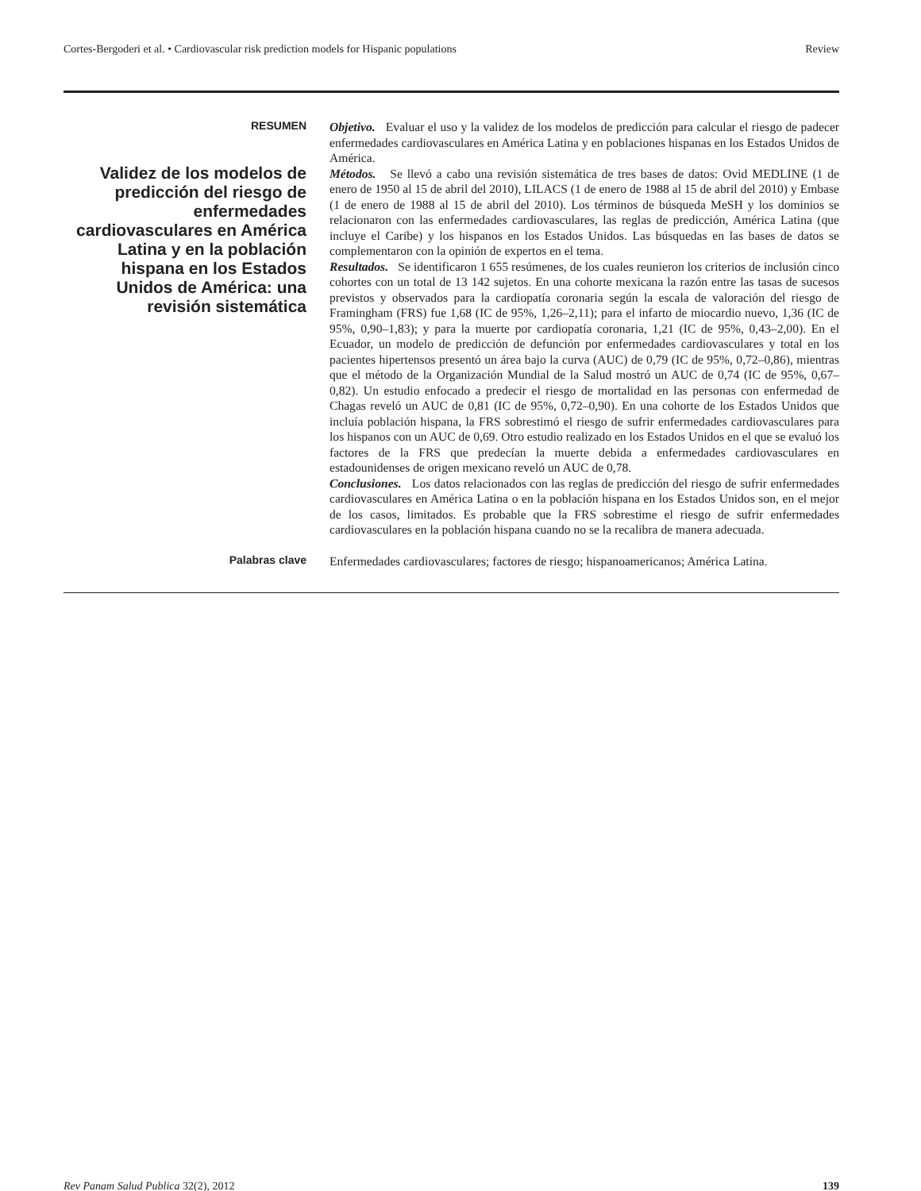Cortes-Bergoderi et al. • Cardiovascular risk prediction models for Hispanic populations Review
RESUMEN
Validez de los modelos de predicción del riesgo de enfermedades cardiovasculares en América Latina y en la población hispana en los Estados Unidos de América: una revisión sistemática
Objetivo. Evaluar el uso y la validez de los modelos de predicción para calcular el riesgo de padecer enfermedades cardiovasculares en América Latina y en poblaciones hispanas en los Estados Unidos de América.
Métodos. Se llevó a cabo una revisión sistemática de tres bases de datos: Ovid MEDLINE (1 de enero de 1950 al 15 de abril del 2010), LILACS (1 de enero de 1988 al 15 de abril del 2010) y Embase (1 de enero de 1988 al 15 de abril del 2010). Los términos de búsqueda MeSH y los dominios se relacionaron con las enfermedades cardiovasculares, las reglas de predicción, América Latina (que incluye el Caribe) y los hispanos en los Estados Unidos. Las búsquedas en las bases de datos se complementaron con la opinión de expertos en el tema.
Resultados. Se identificaron 1 655 resúmenes, de los cuales reunieron los criterios de inclusión cinco cohortes con un total de 13 142 sujetos. En una cohorte mexicana la razón entre las tasas de sucesos previstos y observados para la cardiopatía coronaria según la escala de valoración del riesgo de Framingham (FRS) fue 1,68 (IC de 95%, 1,26–2,11); para el infarto de miocardio nuevo, 1,36 (IC de 95%, 0,90–1,83); y para la muerte por cardiopatía coronaria, 1,21 (IC de 95%, 0,43–2,00). En el Ecuador, un modelo de predicción de defunción por enfermedades cardiovasculares y total en los pacientes hipertensos presentó un área bajo la curva (AUC) de 0,79 (IC de 95%, 0,72–0,86), mientras que el método de la Organización Mundial de la Salud mostró un AUC de 0,74 (IC de 95%, 0,67–0,82). Un estudio enfocado a predecir el riesgo de mortalidad en las personas con enfermedad de Chagas reveló un AUC de 0,81 (IC de 95%, 0,72–0,90). En una cohorte de los Estados Unidos que incluía población hispana, la FRS sobrestimó el riesgo de sufrir enfermedades cardiovasculares para los hispanos con un AUC de 0,69. Otro estudio realizado en los Estados Unidos en el que se evaluó los factores de la FRS que predecían la muerte debida a enfermedades cardiovasculares en estadounidenses de origen mexicano reveló un AUC de 0,78.
Conclusiones. Los datos relacionados con las reglas de predicción del riesgo de sufrir enfermedades cardiovasculares en América Latina o en la población hispana en los Estados Unidos son, en el mejor de los casos, limitados. Es probable que la FRS sobrestime el riesgo de sufrir enfermedades cardiovasculares en la población hispana cuando no se la recalibra de manera adecuada.
Palabras clave
Enfermedades cardiovasculares; factores de riesgo; hispanoamericanos; América Latina.
Rev Panam Salud Publica 32(2), 2012 139